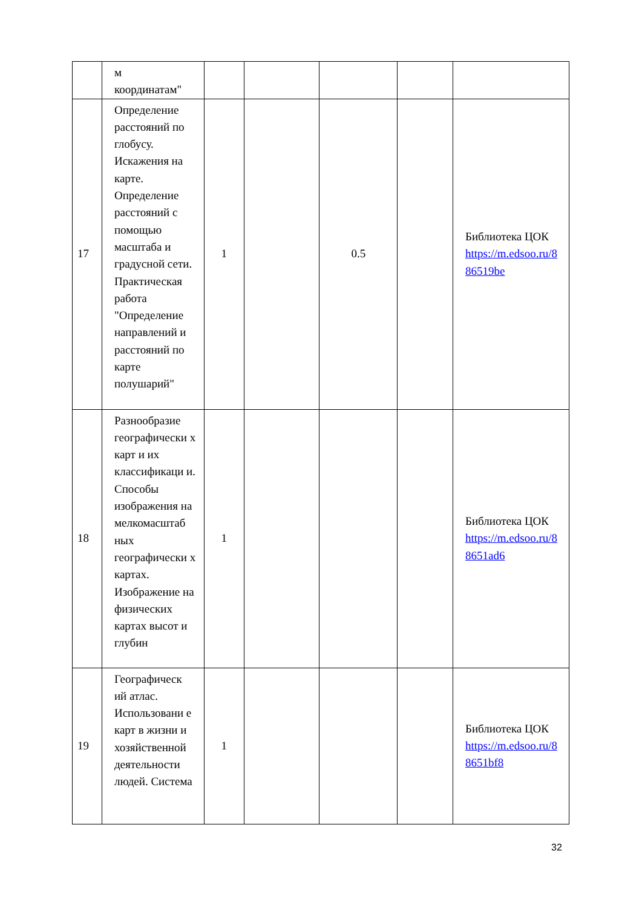| | м координатам" | | | | | |
| 17 | Определение расстояний по глобусу. Искажения на карте. Определение расстояний с помощью масштаба и градусной сети. Практическая работа "Определение направлений и расстояний по карте полушарий" | 1 | | 0.5 | | Библиотека ЦОК https://m.edsoo.ru/8 86519be |
| 18 | Разнообразие географически х карт и их классификаци и. Способы изображения на мелкомасштаб ных географически х картах. Изображение на физических картах высот и глубин | 1 | | | | Библиотека ЦОК https://m.edsoo.ru/8 8651ad6 |
| 19 | Географическ ий атлас. Использовани е карт в жизни и хозяйственной деятельности людей. Система | 1 | | | | Библиотека ЦОК https://m.edsoo.ru/8 8651bf8 |
32